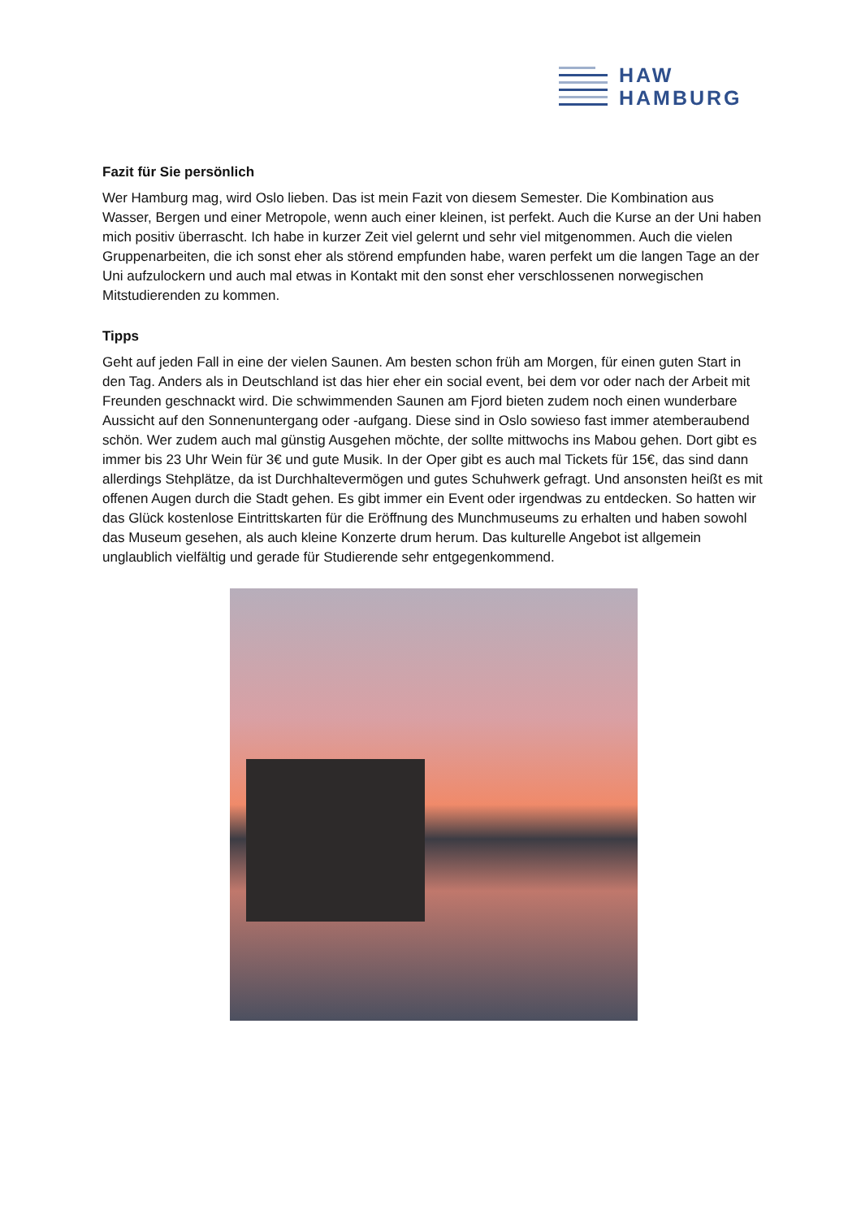HAW
HAMBURG
Fazit für Sie persönlich
Wer Hamburg mag, wird Oslo lieben. Das ist mein Fazit von diesem Semester. Die Kombination aus Wasser, Bergen und einer Metropole, wenn auch einer kleinen, ist perfekt. Auch die Kurse an der Uni haben mich positiv überrascht. Ich habe in kurzer Zeit viel gelernt und sehr viel mitgenommen. Auch die vielen Gruppenarbeiten, die ich sonst eher als störend empfunden habe, waren perfekt um die langen Tage an der Uni aufzulockern und auch mal etwas in Kontakt mit den sonst eher verschlossenen norwegischen Mitstudierenden zu kommen.
Tipps
Geht auf jeden Fall in eine der vielen Saunen. Am besten schon früh am Morgen, für einen guten Start in den Tag. Anders als in Deutschland ist das hier eher ein social event, bei dem vor oder nach der Arbeit mit Freunden geschnackt wird. Die schwimmenden Saunen am Fjord bieten zudem noch einen wunderbare Aussicht auf den Sonnenuntergang oder -aufgang. Diese sind in Oslo sowieso fast immer atemberaubend schön. Wer zudem auch mal günstig Ausgehen möchte, der sollte mittwochs ins Mabou gehen. Dort gibt es immer bis 23 Uhr Wein für 3€ und gute Musik. In der Oper gibt es auch mal Tickets für 15€, das sind dann allerdings Stehplätze, da ist Durchhaltevermögen und gutes Schuhwerk gefragt. Und ansonsten heißt es mit offenen Augen durch die Stadt gehen. Es gibt immer ein Event oder irgendwas zu entdecken. So hatten wir das Glück kostenlose Eintrittskarten für die Eröffnung des Munchmuseums zu erhalten und haben sowohl das Museum gesehen, als auch kleine Konzerte drum herum. Das kulturelle Angebot ist allgemein unglaublich vielfältig und gerade für Studierende sehr entgegenkommend.